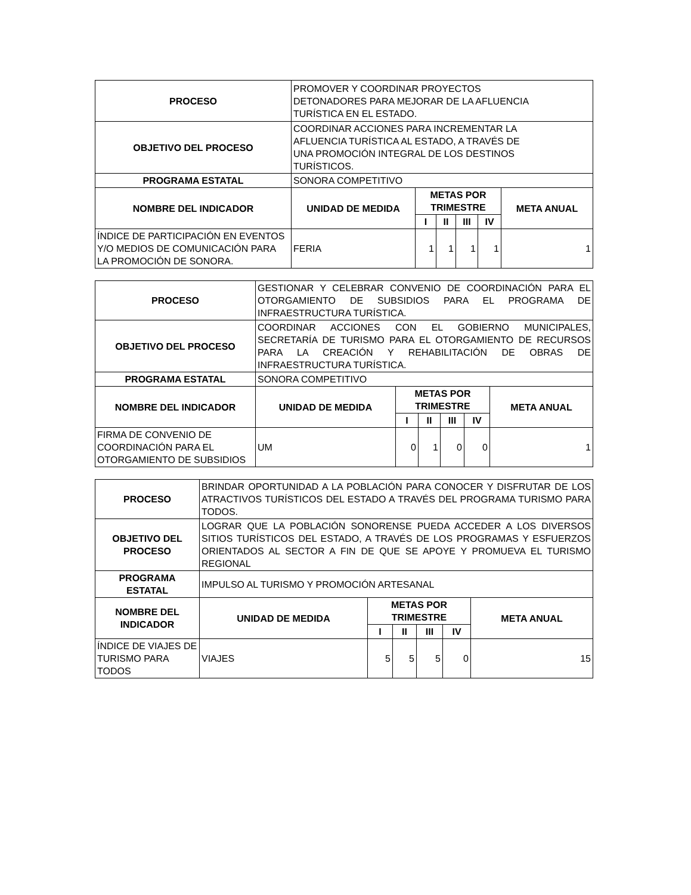| PROCESO | PROMOVER Y COORDINAR PROYECTOS DETONADORES PARA MEJORAR DE LA AFLUENCIA TURÍSTICA EN EL ESTADO. | | | | | |
| OBJETIVO DEL PROCESO | COORDINAR ACCIONES PARA INCREMENTAR LA AFLUENCIA TURÍSTICA AL ESTADO, A TRAVÉS DE UNA PROMOCIÓN INTEGRAL DE LOS DESTINOS TURÍSTICOS. | | | | | |
| PROGRAMA ESTATAL | SONORA COMPETITIVO | | | | | |
| NOMBRE DEL INDICADOR | UNIDAD DE MEDIDA | METAS POR TRIMESTRE | | | | META ANUAL |
| | | I | II | III | IV | |
| ÍNDICE DE PARTICIPACIÓN EN EVENTOS Y/O MEDIOS DE COMUNICACIÓN PARA LA PROMOCIÓN DE SONORA. | FERIA | 1 | 1 | 1 | 1 | 1 |
| PROCESO | GESTIONAR Y CELEBRAR CONVENIO DE COORDINACIÓN PARA EL OTORGAMIENTO DE SUBSIDIOS PARA EL PROGRAMA DE INFRAESTRUCTURA TURÍSTICA. | | | | | |
| OBJETIVO DEL PROCESO | COORDINAR ACCIONES CON EL GOBIERNO MUNICIPALES, SECRETARÍA DE TURISMO PARA EL OTORGAMIENTO DE RECURSOS PARA LA CREACIÓN Y REHABILITACIÓN DE OBRAS DE INFRAESTRUCTURA TURÍSTICA. | | | | | |
| PROGRAMA ESTATAL | SONORA COMPETITIVO | | | | | |
| NOMBRE DEL INDICADOR | UNIDAD DE MEDIDA | METAS POR TRIMESTRE | | | | META ANUAL |
| | | I | II | III | IV | |
| FIRMA DE CONVENIO DE COORDINACIÓN PARA EL OTORGAMIENTO DE SUBSIDIOS | UM | 0 | 1 | 0 | 0 | 1 |
| PROCESO | BRINDAR OPORTUNIDAD A LA POBLACIÓN PARA CONOCER Y DISFRUTAR DE LOS ATRACTIVOS TURÍSTICOS DEL ESTADO A TRAVÉS DEL PROGRAMA TURISMO PARA TODOS. | | | | | |
| OBJETIVO DEL PROCESO | LOGRAR QUE LA POBLACIÓN SONORENSE PUEDA ACCEDER A LOS DIVERSOS SITIOS TURÍSTICOS DEL ESTADO, A TRAVÉS DE LOS PROGRAMAS Y ESFUERZOS ORIENTADOS AL SECTOR A FIN DE QUE SE APOYE Y PROMUEVA EL TURISMO REGIONAL | | | | | |
| PROGRAMA ESTATAL | IMPULSO AL TURISMO Y PROMOCIÓN ARTESANAL | | | | | |
| NOMBRE DEL INDICADOR | UNIDAD DE MEDIDA | METAS POR TRIMESTRE | | | | META ANUAL |
| | | I | II | III | IV | |
| ÍNDICE DE VIAJES DE TURISMO PARA TODOS | VIAJES | 5 | 5 | 5 | 0 | 15 |